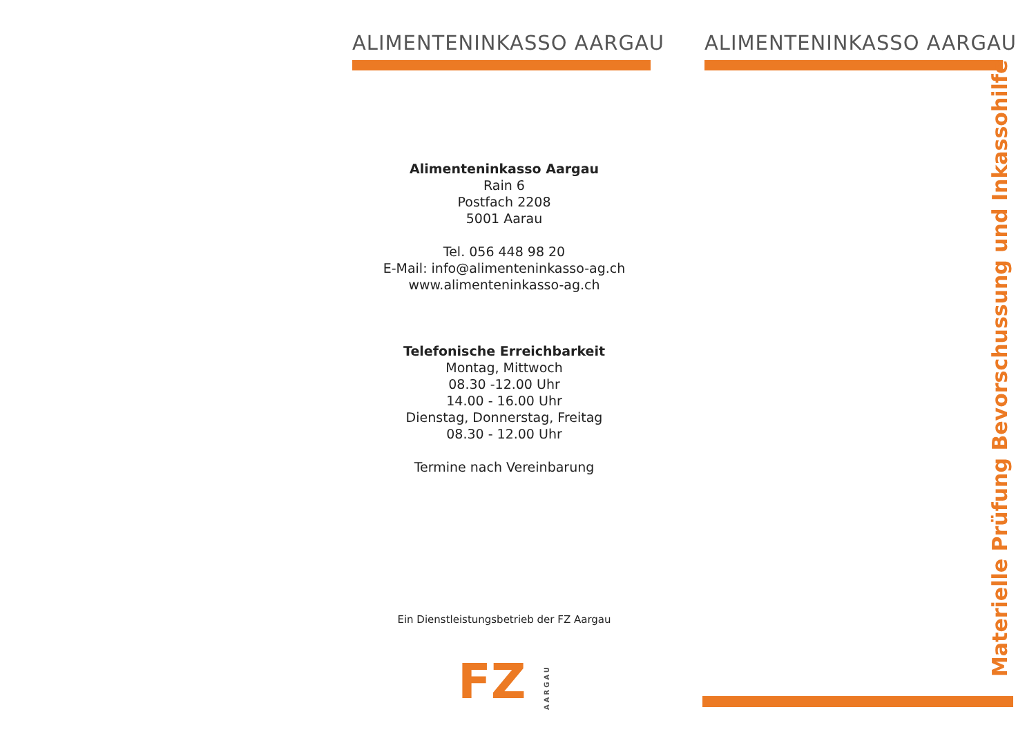ALIMENTENINKASSO AARGAU
Alimenteninkasso Aargau
Rain 6
Postfach 2208
5001 Aarau
Tel. 056 448 98 20
E-Mail: info@alimenteninkasso-ag.ch
www.alimenteninkasso-ag.ch
Telefonische Erreichbarkeit
Montag, Mittwoch
08.30 -12.00 Uhr
14.00 - 16.00 Uhr
Dienstag, Donnerstag, Freitag
08.30 - 12.00 Uhr
Termine nach Vereinbarung
Ein Dienstleistungsbetrieb der FZ Aargau
FZ AARGAU
ALIMENTENINKASSO AARGAU
Materielle Prüfung Bevorschussung und Inkassohilfe